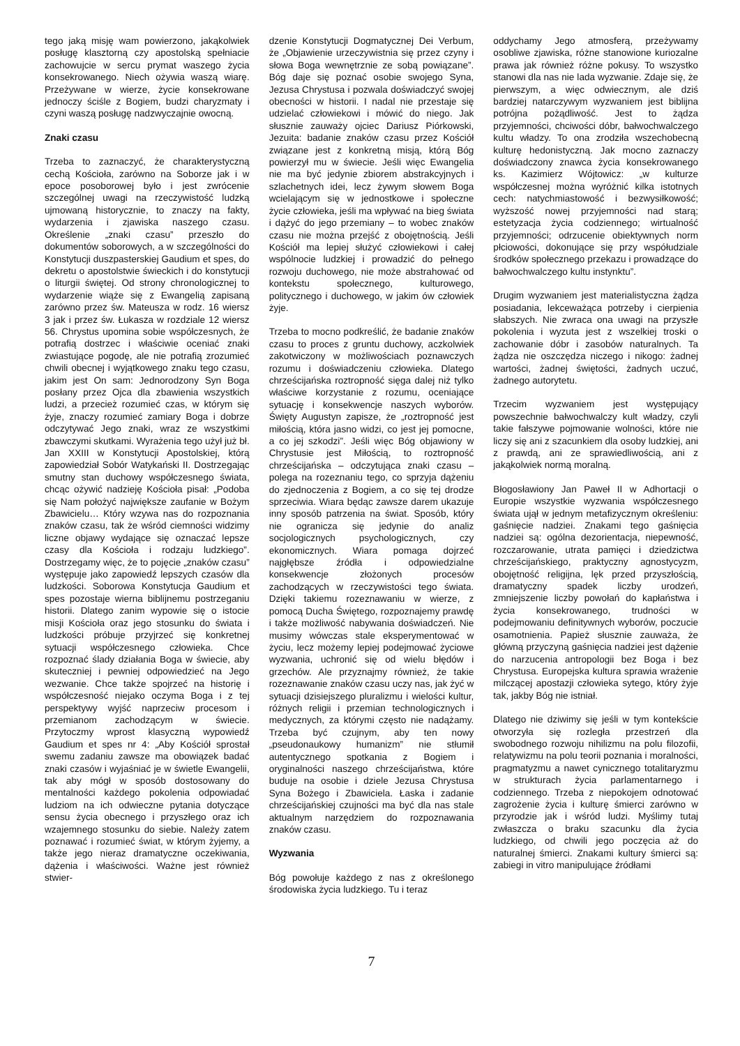tego jaką misję wam powierzono, jakąkolwiek posługę klasztorną czy apostolską spełniacie zachowujcie w sercu prymat waszego życia konsekrowanego. Niech ożywia waszą wiarę. Przeżywane w wierze, życie konsekrowane jednoczy ściśle z Bogiem, budzi charyzmaty i czyni waszą posługę nadzwyczajnie owocną.
Znaki czasu
Trzeba to zaznaczyć, że charakterystyczną cechą Kościoła, zarówno na Soborze jak i w epoce posoborowej było i jest zwrócenie szczególnej uwagi na rzeczywistość ludzką ujmowaną historycznie, to znaczy na fakty, wydarzenia i zjawiska naszego czasu. Określenie „znaki czasu” przeszło do dokumentów soborowych, a w szczególności do Konstytucji duszpasterskiej Gaudium et spes, do dekretu o apostolstwie świeckich i do konstytucji o liturgii świętej. Od strony chronologicznej to wydarzenie wiąże się z Ewangelią zapisaną zarówno przez św. Mateusza w rodz. 16 wiersz 3 jak i przez św. Łukasza w rozdziale 12 wiersz 56. Chrystus upomina sobie współczesnych, że potrafią dostrzec i właściwie oceniać znaki zwiastujące pogodę, ale nie potrafią zrozumieć chwili obecnej i wyjątkowego znaku tego czasu, jakim jest On sam: Jednorodzony Syn Boga posłany przez Ojca dla zbawienia wszystkich ludzi, a przecież rozumieć czas, w którym się żyje, znaczy rozumieć zamiary Boga i dobrze odczytywać Jego znaki, wraz ze wszystkimi zbawczymi skutkami. Wyrażenia tego użył już bł. Jan XXIII w Konstytucji Apostolskiej, którą zapowiedział Sobór Watykański II. Dostrzegając smutny stan duchowy współczesnego świata, chcąc ożywić nadzieję Kościoła pisał: „Podoba się Nam położyć największe zaufanie w Bożym Zbawicielu… Który wzywa nas do rozpoznania znaków czasu, tak że wśród ciemności widzimy liczne objawy wydające się oznaczać lepsze czasy dla Kościoła i rodzaju ludzkiego”. Dostrzegamy więc, że to pojęcie „znaków czasu” występuje jako zapowiedź lepszych czasów dla ludzkości. Soborowa Konstytucja Gaudium et spes pozostaje wierna biblijnemu postrzeganiu historii. Dlatego zanim wypowie się o istocie misji Kościoła oraz jego stosunku do świata i ludzkości próbuje przyjrzeć się konkretnej sytuacji współczesnego człowieka. Chce rozpoznać ślady działania Boga w świecie, aby skuteczniej i pewniej odpowiedzieć na Jego wezwanie. Chce także spojrzeć na historię i współczesność niejako oczyma Boga i z tej perspektywy wyjść naprzeciw procesom i przemianom zachodzącym w świecie. Przytoczmy wprost klasyczną wypowiedź Gaudium et spes nr 4: „Aby Kościół sprostał swemu zadaniu zawsze ma obowiązek badać znaki czasów i wyjaśniać je w świetle Ewangelii, tak aby mógł w sposób dostosowany do mentalności każdego pokolenia odpowiadać ludziom na ich odwieczne pytania dotyczące sensu życia obecnego i przyszłego oraz ich wzajemnego stosunku do siebie. Należy zatem poznawać i rozumieć świat, w którym żyjemy, a także jego nieraz dramatyczne oczekiwania, dążenia i właściwości. Ważne jest również stwier-
dzenie Konstytucji Dogmatycznej Dei Verbum, że „Objawienie urzeczywistnia się przez czyny i słowa Boga wewnętrznie ze sobą powiązane”. Bóg daje się poznać osobie swojego Syna, Jezusa Chrystusa i pozwala doświadczyć swojej obecności w historii. I nadal nie przestaje się udzielać człowiekowi i mówić do niego. Jak słusznie zauważy ojciec Dariusz Piórkowski, Jezuita: badanie znaków czasu przez Kościół związane jest z konkretną misją, którą Bóg powierzył mu w świecie. Jeśli więc Ewangelia nie ma być jedynie zbiorem abstrakcyjnych i szlachetnych idei, lecz żywym słowem Boga wcielającym się w jednostkowe i społeczne życie człowieka, jeśli ma wpływać na bieg świata i dążyć do jego przemiany – to wobec znaków czasu nie można przejść z obojętnością. Jeśli Kościół ma lepiej służyć człowiekowi i całej wspólnocie ludzkiej i prowadzić do pełnego rozwoju duchowego, nie może abstrahować od kontekstu społecznego, kulturowego, politycznego i duchowego, w jakim ów człowiek żyje.
Trzeba to mocno podkreślić, że badanie znaków czasu to proces z gruntu duchowy, aczkolwiek zakotwiczony w możliwościach poznawczych rozumu i doświadczeniu człowieka. Dlatego chrześcijańska roztropność sięga dalej niż tylko właściwe korzystanie z rozumu, oceniające sytuację i konsekwencje naszych wyborów. Święty Augustyn zapisze, że „roztropność jest miłością, która jasno widzi, co jest jej pomocne, a co jej szkodzi”. Jeśli więc Bóg objawiony w Chrystusie jest Miłością, to roztropność chrześcijańska – odczytująca znaki czasu – polega na rozeznaniu tego, co sprzyja dążeniu do zjednoczenia z Bogiem, a co się tej drodze sprzeciwia. Wiara będąc zawsze darem ukazuje inny sposób patrzenia na świat. Sposób, który nie ogranicza się jedynie do analiz socjologicznych psychologicznych, czy ekonomicznych. Wiara pomaga dojrzeć najgłębsze źródła i odpowiedzialne konsekwencje złożonych procesów zachodzących w rzeczywistości tego świata. Dzięki takiemu rozeznawaniu w wierze, z pomocą Ducha Świętego, rozpoznajemy prawdę i także możliwość nabywania doświadczeń. Nie musimy wówczas stale eksperymentować w życiu, lecz możemy lepiej podejmować życiowe wyzwania, uchronić się od wielu błędów i grzechów. Ale przyznajmy również, że takie rozeznawanie znaków czasu uczy nas, jak żyć w sytuacji dzisiejszego pluralizmu i wielości kultur, różnych religii i przemian technologicznych i medycznych, za którymi często nie nadążamy. Trzeba być czujnym, aby ten nowy „pseudonaukowy humanizm” nie stłumił autentycznego spotkania z Bogiem i oryginalności naszego chrześcijaństwa, które buduje na osobie i dziele Jezusa Chrystusa Syna Bożego i Zbawiciela. Łaska i zadanie chrześcijańskiej czujności ma być dla nas stale aktualnym narzędziem do rozpoznawania znaków czasu.
Wyzwania
Bóg powołuje każdego z nas z określonego środowiska życia ludzkiego. Tu i teraz
oddychamy Jego atmosferą, przeżywamy osobliwe zjawiska, różne stanowione kuriozalne prawa jak również różne pokusy. To wszystko stanowi dla nas nie lada wyzwanie. Zdaje się, że pierwszym, a więc odwiecznym, ale dziś bardziej natarczywym wyzwaniem jest biblijna potrójna pożądliwość. Jest to żądza przyjemności, chciwości dóbr, bałwochwalczego kultu władzy. To ona zrodziła wszechobecną kulturę hedonistyczną. Jak mocno zaznaczy doświadczony znawca życia konsekrowanego ks. Kazimierz Wójtowicz: „w kulturze współczesnej można wyróżnić kilka istotnych cech: natychmiastowość i bezwysiłkowość; wyższość nowej przyjemności nad starą; estetyzacja życia codziennego; wirtualność przyjemności; odrzucenie obiektywnych norm płciowości, dokonujące się przy współudziale środków społecznego przekazu i prowadzące do bałwochwalczego kultu instynktu”.
Drugim wyzwaniem jest materialistyczna żądza posiadania, lekceważąca potrzeby i cierpienia słabszych. Nie zwraca ona uwagi na przyszłe pokolenia i wyzuta jest z wszelkiej troski o zachowanie dóbr i zasobów naturalnych. Ta żądza nie oszczędza niczego i nikogo: żadnej wartości, żadnej świętości, żadnych uczuć, żadnego autorytetu.
Trzecim wyzwaniem jest występujący powszechnie bałwochwalczy kult władzy, czyli takie fałszywe pojmowanie wolności, które nie liczy się ani z szacunkiem dla osoby ludzkiej, ani z prawdą, ani ze sprawiedliwością, ani z jakąkolwiek normą moralną.
Błogosławiony Jan Paweł II w Adhortacji o Europie wszystkie wyzwania współczesnego świata ujął w jednym metafizycznym określeniu: gaśnięcie nadziei. Znakami tego gaśnięcia nadziei są: ogólna dezorientacja, niepewność, rozczarowanie, utrata pamięci i dziedzictwa chrześcijańskiego, praktyczny agnostycyzm, obojętność religijna, lęk przed przyszłością, dramatyczny spadek liczby urodzeń, zmniejszenie liczby powołań do kapłaństwa i życia konsekrowanego, trudności w podejmowaniu definitywnych wyborów, poczucie osamotnienia. Papież słusznie zauważa, że główną przyczyną gaśnięcia nadziei jest dążenie do narzucenia antropologii bez Boga i bez Chrystusa. Europejska kultura sprawia wrażenie milczącej apostazji człowieka sytego, który żyje tak, jakby Bóg nie istniał.
Dlatego nie dziwimy się jeśli w tym kontekście otworzyła się rozległa przestrzeń dla swobodnego rozwoju nihilizmu na polu filozofii, relatywizmu na polu teorii poznania i moralności, pragmatyzmu a nawet cynicznego totalitaryzmu w strukturach życia parlamentarnego i codziennego. Trzeba z niepokojem odnotować zagrożenie życia i kulturę śmierci zarówno w przyrodzie jak i wśród ludzi. Myślimy tutaj zwłaszcza o braku szacunku dla życia ludzkiego, od chwili jego poczęcia aż do naturalnej śmierci. Znakami kultury śmierci są: zabiegi in vitro manipulujące źródłami
7